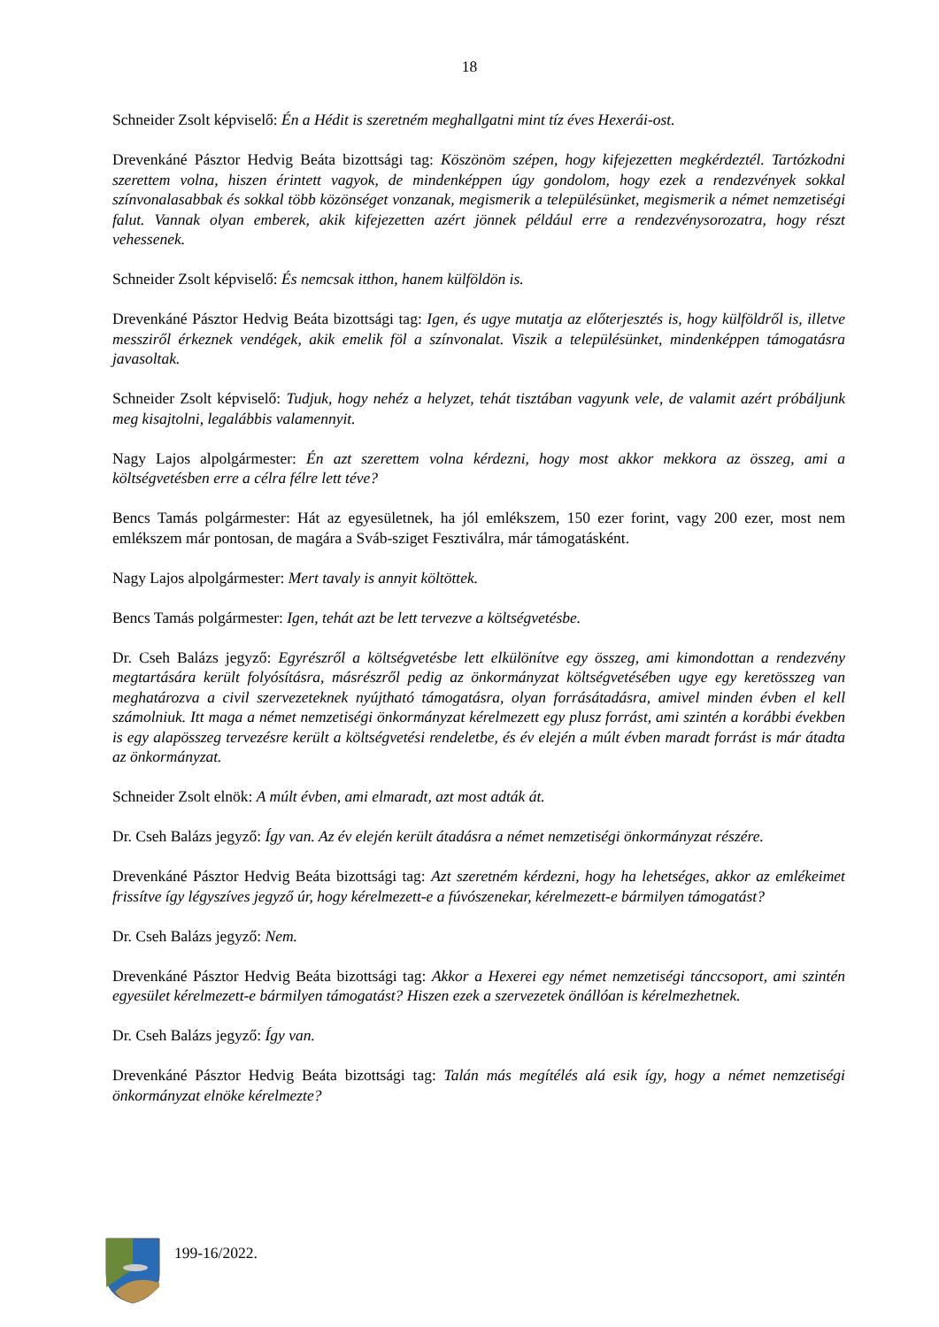18
Schneider Zsolt képviselő: Én a Hédit is szeretném meghallgatni mint tíz éves Hexerái-ost.
Drevenkáné Pásztor Hedvig Beáta bizottsági tag: Köszönöm szépen, hogy kifejezetten megkérdeztél. Tartózkodni szerettem volna, hiszen érintett vagyok, de mindenképpen úgy gondolom, hogy ezek a rendezvények sokkal színvonalasabbak és sokkal több közönséget vonzanak, megismerik a településünket, megismerik a német nemzetiségi falut. Vannak olyan emberek, akik kifejezetten azért jönnek például erre a rendezvénysorozatra, hogy részt vehessenek.
Schneider Zsolt képviselő: És nemcsak itthon, hanem külföldön is.
Drevenkáné Pásztor Hedvig Beáta bizottsági tag: Igen, és ugye mutatja az előterjesztés is, hogy külföldről is, illetve messziről érkeznek vendégek, akik emelik föl a színvonalat. Viszik a településünket, mindenképpen támogatásra javasoltak.
Schneider Zsolt képviselő: Tudjuk, hogy nehéz a helyzet, tehát tisztában vagyunk vele, de valamit azért próbáljunk meg kisajtolni, legalábbis valamennyit.
Nagy Lajos alpolgármester: Én azt szerettem volna kérdezni, hogy most akkor mekkora az összeg, ami a költségvetésben erre a célra félre lett téve?
Bencs Tamás polgármester: Hát az egyesületnek, ha jól emlékszem, 150 ezer forint, vagy 200 ezer, most nem emlékszem már pontosan, de magára a Sváb-sziget Fesztiválra, már támogatásként.
Nagy Lajos alpolgármester: Mert tavaly is annyit költöttek.
Bencs Tamás polgármester: Igen, tehát azt be lett tervezve a költségvetésbe.
Dr. Cseh Balázs jegyző: Egyrészről a költségvetésbe lett elkülönítve egy összeg, ami kimondottan a rendezvény megtartására került folyósításra, másrészről pedig az önkormányzat költségvetésében ugye egy keretösszeg van meghatározva a civil szervezeteknek nyújtható támogatásra, olyan forrásátadásra, amivel minden évben el kell számolniuk. Itt maga a német nemzetiségi önkormányzat kérelmezett egy plusz forrást, ami szintén a korábbi években is egy alapösszeg tervezésre került a költségvetési rendeletbe, és év elején a múlt évben maradt forrást is már átadta az önkormányzat.
Schneider Zsolt elnök: A múlt évben, ami elmaradt, azt most adták át.
Dr. Cseh Balázs jegyző: Így van. Az év elején került átadásra a német nemzetiségi önkormányzat részére.
Drevenkáné Pásztor Hedvig Beáta bizottsági tag: Azt szeretném kérdezni, hogy ha lehetséges, akkor az emlékeimet frissítve így légyszíves jegyző úr, hogy kérelmezett-e a fúvószenekar, kérelmezett-e bármilyen támogatást?
Dr. Cseh Balázs jegyző: Nem.
Drevenkáné Pásztor Hedvig Beáta bizottsági tag: Akkor a Hexerei egy német nemzetiségi tánccsoport, ami szintén egyesület kérelmezett-e bármilyen támogatást? Hiszen ezek a szervezetek önállóan is kérelmezhetnek.
Dr. Cseh Balázs jegyző: Így van.
Drevenkáné Pásztor Hedvig Beáta bizottsági tag: Talán más megítélés alá esik így, hogy a német nemzetiségi önkormányzat elnöke kérelmezte?
199-16/2022.